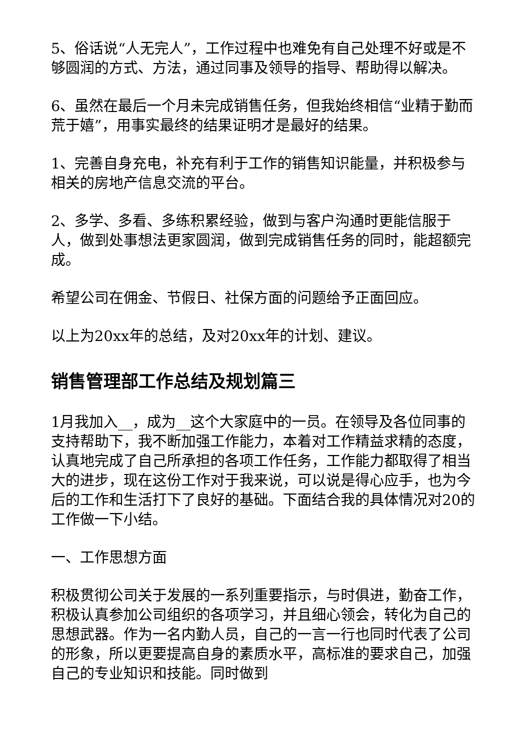5、俗话说“人无完人”，工作过程中也难免有自己处理不好或是不够圆润的方式、方法，通过同事及领导的指导、帮助得以解决。
6、虽然在最后一个月未完成销售任务，但我始终相信“业精于勤而荒于嬉”，用事实最终的结果证明才是最好的结果。
1、完善自身充电，补充有利于工作的销售知识能量，并积极参与相关的房地产信息交流的平台。
2、多学、多看、多练积累经验，做到与客户沟通时更能信服于人，做到处事想法更家圆润，做到完成销售任务的同时，能超额完成。
希望公司在佣金、节假日、社保方面的问题给予正面回应。
以上为20xx年的总结，及对20xx年的计划、建议。
销售管理部工作总结及规划篇三
1月我加入__，成为__这个大家庭中的一员。在领导及各位同事的支持帮助下，我不断加强工作能力，本着对工作精益求精的态度，认真地完成了自己所承担的各项工作任务，工作能力都取得了相当大的进步，现在这份工作对于我来说，可以说是得心应手，也为今后的工作和生活打下了良好的基础。下面结合我的具体情况对20的工作做一下小结。
一、工作思想方面
积极贯彻公司关于发展的一系列重要指示，与时俱进，勤奋工作，积极认真参加公司组织的各项学习，并且细心领会，转化为自己的思想武器。作为一名内勤人员，自己的一言一行也同时代表了公司的形象，所以更要提高自身的素质水平，高标准的要求自己，加强自己的专业知识和技能。同时做到